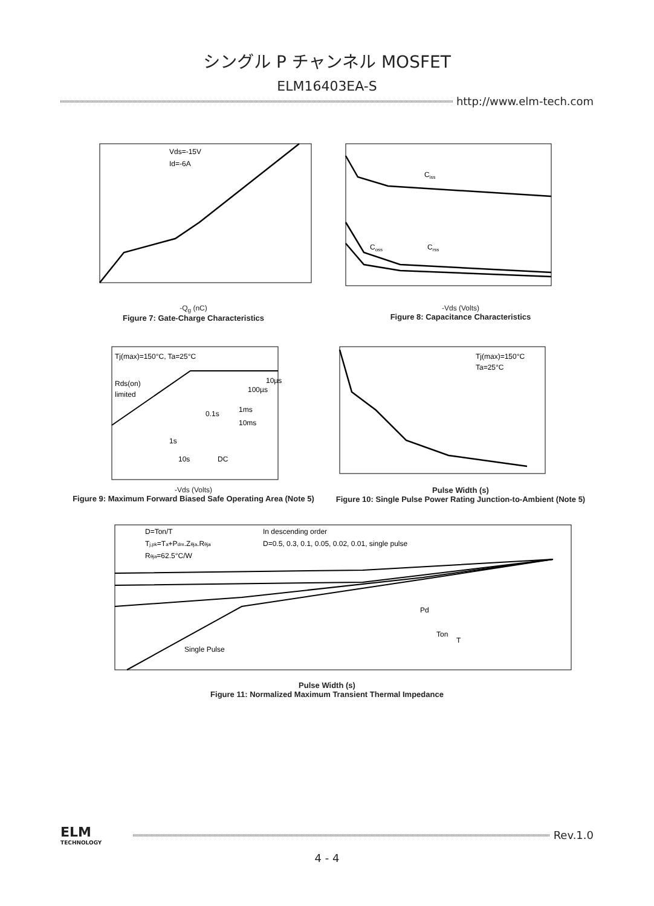シングル P チャンネル MOSFET
ELM16403EA-S
http://www.elm-tech.com
Vds=-15V
Id=-6A
-Q<sub>g</sub> (nC)
Figure 7: Gate-Charge Characteristics
Ciss
Coss
Crss
-Vds (Volts)
Figure 8: Capacitance Characteristics
Tj(max)=150°C, Ta=25°C
Rds(on)
limited
10µs
100µs
1ms
0.1s
10ms
1s
10s
DC
-Vds (Volts)
Figure 9: Maximum Forward Biased Safe Operating Area (Note 5)
Tj(max)=150°C
Ta=25°C
Pulse Width (s)
Figure 10: Single Pulse Power Rating Junction-to-Ambient (Note 5)
D=Ton/T
Tj,pk=Ta+Pdm.Zθja.Rθja
Rθja=62.5°C/W
In descending order
D=0.5, 0.3, 0.1, 0.05, 0.02, 0.01, single pulse
Single Pulse
Pd
Ton
T
Pulse Width (s)
Figure 11: Normalized Maximum Transient Thermal Impedance
ELM
TECHNOLOGY
Rev.1.0
4 - 4